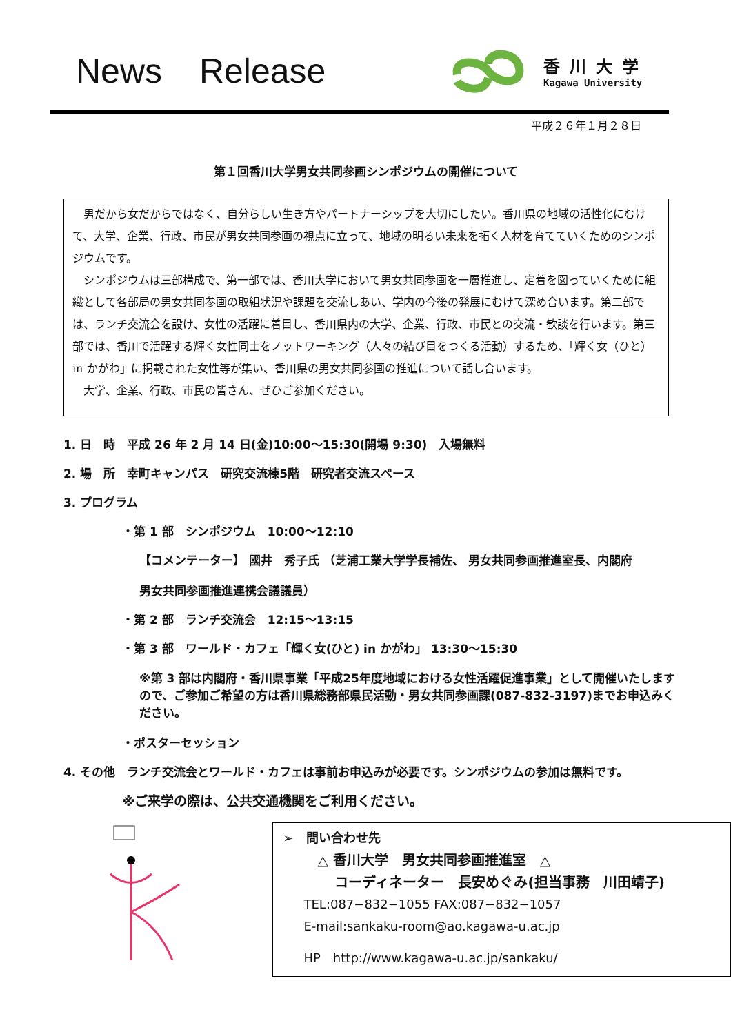News Release
香川大学
Kagawa University
平成２６年１月２８日
第１回香川大学男女共同参画シンポジウムの開催について
男だから女だからではなく、自分らしい生き方やパートナーシップを大切にしたい。香川県の地域の活性化にむけて、大学、企業、行政、市民が男女共同参画の視点に立って、地域の明るい未来を拓く人材を育てていくためのシンポジウムです。
シンポジウムは三部構成で、第一部では、香川大学において男女共同参画を一層推進し、定着を図っていくために組織として各部局の男女共同参画の取組状況や課題を交流しあい、学内の今後の発展にむけて深め合います。第二部では、ランチ交流会を設け、女性の活躍に着目し、香川県内の大学、企業、行政、市民との交流・歓談を行います。第三部では、香川で活躍する輝く女性同士をノットワーキング（人々の結び目をつくる活動）するため、「輝く女（ひと）in かがわ」に掲載された女性等が集い、香川県の男女共同参画の推進について話し合います。
大学、企業、行政、市民の皆さん、ぜひご参加ください。
1. 日　時　平成 26 年 2 月 14 日(金)10:00～15:30(開場 9:30)　入場無料
2. 場　所　幸町キャンパス　研究交流棟5階　研究者交流スペース
3. プログラム
・第 1 部　シンポジウム　10:00～12:10
【コメンテーター】 國井　秀子氏 （芝浦工業大学学長補佐、 男女共同参画推進室長、内閣府
男女共同参画推進連携会議議員）
・第 2 部　ランチ交流会　12:15～13:15
・第 3 部　ワールド・カフェ「輝く女(ひと) in かがわ」 13:30～15:30
※第 3 部は内閣府・香川県事業「平成25年度地域における女性活躍促進事業」として開催いたしますので、ご参加ご希望の方は香川県総務部県民活動・男女共同参画課(087-832-3197)までお申込みください。
・ポスターセッション
4. その他　ランチ交流会とワールド・カフェは事前お申込みが必要です。シンポジウムの参加は無料です。
※ご来学の際は、公共交通機関をご利用ください。
➢　問い合わせ先
△ 香川大学　男女共同参画推進室　△
コーディネーター　長安めぐみ(担当事務　川田靖子)
TEL:087−832−1055 FAX:087−832−1057
E-mail:sankaku-room@ao.kagawa-u.ac.jp
HP　http://www.kagawa-u.ac.jp/sankaku/